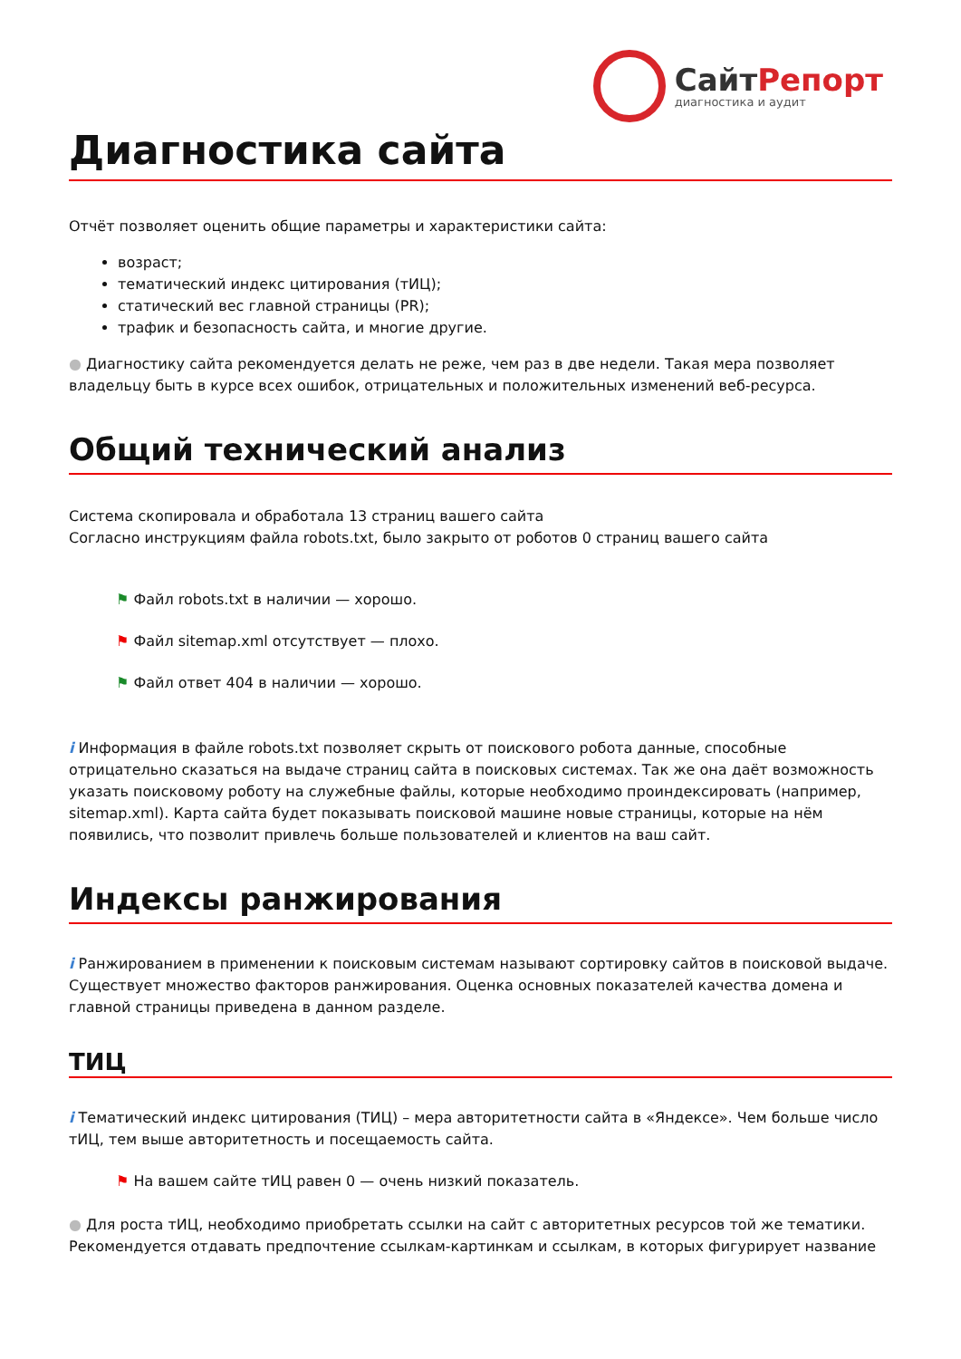СайтРепорт
диагностика и аудит
Диагностика сайта
Отчёт позволяет оценить общие параметры и характеристики сайта:
возраст;
тематический индекс цитирования (тИЦ);
статический вес главной страницы (PR);
трафик и безопасность сайта, и многие другие.
● Диагностику сайта рекомендуется делать не реже, чем раз в две недели. Такая мера позволяет владельцу быть в курсе всех ошибок, отрицательных и положительных изменений веб-ресурса.
Общий технический анализ
Система скопировала и обработала 13 страниц вашего сайта
Согласно инструкциям файла robots.txt, было закрыто от роботов 0 страниц вашего сайта
⚑ Файл robots.txt в наличии — хорошо.
⚑ Файл sitemap.xml отсутствует — плохо.
⚑ Файл ответ 404 в наличии — хорошо.
i Информация в файле robots.txt позволяет скрыть от поискового робота данные, способные отрицательно сказаться на выдаче страниц сайта в поисковых системах. Так же она даёт возможность указать поисковому роботу на служебные файлы, которые необходимо проиндексировать (например, sitemap.xml). Карта сайта будет показывать поисковой машине новые страницы, которые на нём появились, что позволит привлечь больше пользователей и клиентов на ваш сайт.
Индексы ранжирования
i Ранжированием в применении к поисковым системам называют сортировку сайтов в поисковой выдаче. Существует множество факторов ранжирования. Оценка основных показателей качества домена и главной страницы приведена в данном разделе.
ТИЦ
i Тематический индекс цитирования (ТИЦ) – мера авторитетности сайта в «Яндексе». Чем больше число тИЦ, тем выше авторитетность и посещаемость сайта.
⚑ На вашем сайте тИЦ равен 0 — очень низкий показатель.
● Для роста тИЦ, необходимо приобретать ссылки на сайт с авторитетных ресурсов той же тематики. Рекомендуется отдавать предпочтение ссылкам-картинкам и ссылкам, в которых фигурирует название